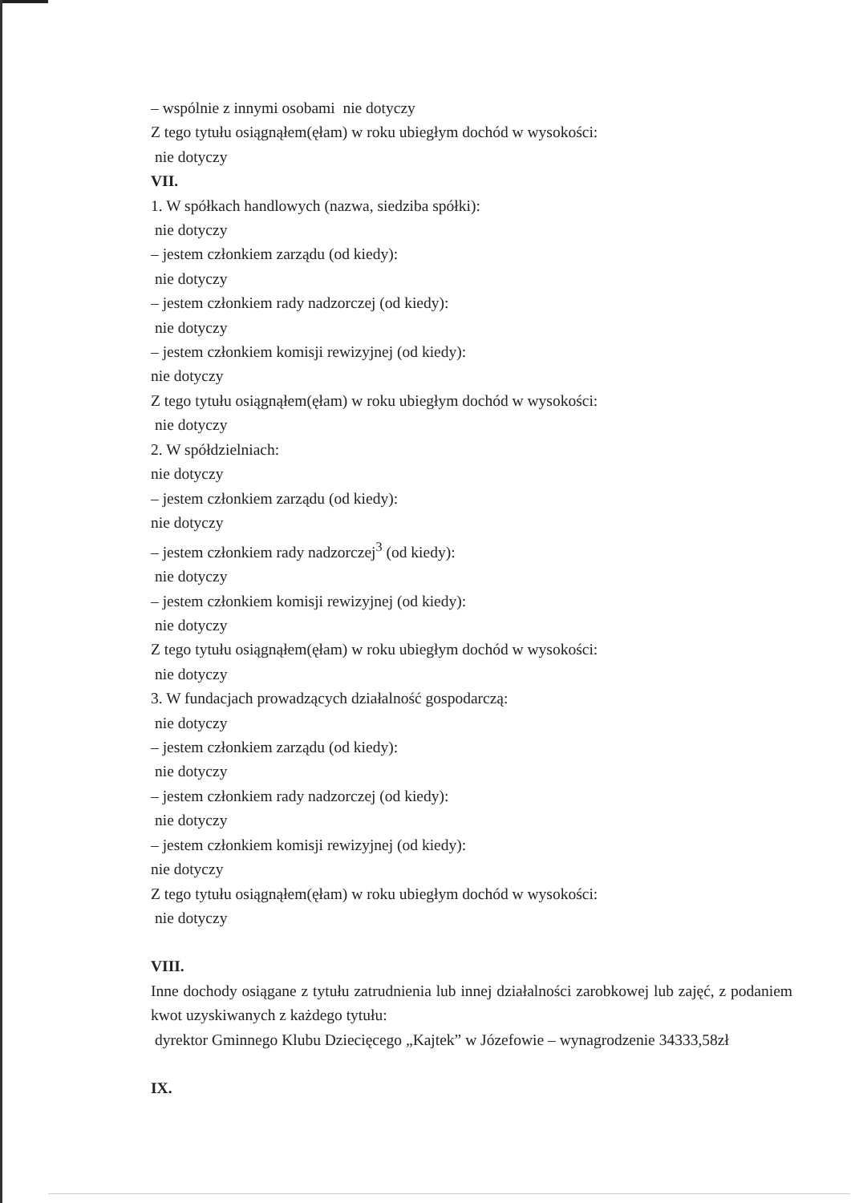– wspólnie z innymi osobami nie dotyczy
Z tego tytułu osiągnąłem(ęłam) w roku ubiegłym dochód w wysokości:
nie dotyczy
VII.
1. W spółkach handlowych (nazwa, siedziba spółki):
nie dotyczy
– jestem członkiem zarządu (od kiedy):
nie dotyczy
– jestem członkiem rady nadzorczej (od kiedy):
nie dotyczy
– jestem członkiem komisji rewizyjnej (od kiedy):
nie dotyczy
Z tego tytułu osiągnąłem(ęłam) w roku ubiegłym dochód w wysokości:
nie dotyczy
2. W spółdzielniach:
nie dotyczy
– jestem członkiem zarządu (od kiedy):
nie dotyczy
– jestem członkiem rady nadzorczej<sup>3</sup> (od kiedy):
nie dotyczy
– jestem członkiem komisji rewizyjnej (od kiedy):
nie dotyczy
Z tego tytułu osiągnąłem(ęłam) w roku ubiegłym dochód w wysokości:
nie dotyczy
3. W fundacjach prowadzących działalność gospodarczą:
nie dotyczy
– jestem członkiem zarządu (od kiedy):
nie dotyczy
– jestem członkiem rady nadzorczej (od kiedy):
nie dotyczy
– jestem członkiem komisji rewizyjnej (od kiedy):
nie dotyczy
Z tego tytułu osiągnąłem(ęłam) w roku ubiegłym dochód w wysokości:
nie dotyczy
VIII.
Inne dochody osiągane z tytułu zatrudnienia lub innej działalności zarobkowej lub zajęć, z podaniem kwot uzyskiwanych z każdego tytułu:
dyrektor Gminnego Klubu Dziecięcego „Kajtek” w Józefowie – wynagrodzenie 34333,58zł
IX.